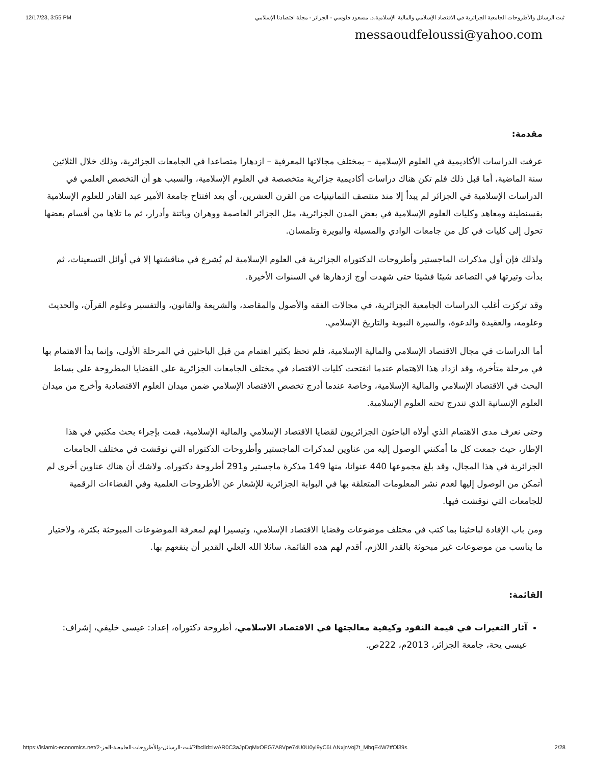12/17/23, 3:55 PM ثبت الرسائل والأطروحات الجامعية الجزائرية في الاقتصاد الإسلامي والمالية الإسلامية.د. مسعود فلوسي - الجزائر - مجلة اقتصادنا الإسلامي
messaoudfeloussi@yahoo.com
مقدمة:
عرفت الدراسات الأكاديمية في العلوم الإسلامية – بمختلف مجالاتها المعرفية – ازدهارا متصاعدا في الجامعات الجزائرية، وذلك خلال الثلاثين سنة الماضية، أما قبل ذلك فلم تكن هناك دراسات أكاديمية جزائرية متخصصة في العلوم الإسلامية، والسبب هو أن التخصص العلمي في الدراسات الإسلامية في الجزائر لم يبدأ إلا منذ منتصف الثمانينيات من القرن العشرين، أي بعد افتتاح جامعة الأمير عبد القادر للعلوم الإسلامية بقسنطينة ومعاهد وكليات العلوم الإسلامية في بعض المدن الجزائرية، مثل الجزائر العاصمة ووهران وباتنة وأدرار، ثم ما تلاها من أقسام بعضها تحول إلى كليات في كل من جامعات الوادي والمسيلة والبويرة وتلمسان.
ولذلك فإن أول مذكرات الماجستير وأطروحات الدكتوراه الجزائرية في العلوم الإسلامية لم يُشرع في مناقشتها إلا في أوائل التسعينات، ثم بدأت وتيرتها في التصاعد شيئا فشيئا حتى شهدت أوج ازدهارها في السنوات الأخيرة.
وقد تركزت أغلب الدراسات الجامعية الجزائرية، في مجالات الفقه والأصول والمقاصد، والشريعة والقانون، والتفسير وعلوم القرآن، والحديث وعلومه، والعقيدة والدعوة، والسيرة النبوية والتاريخ الإسلامي.
أما الدراسات في مجال الاقتصاد الإسلامي والمالية الإسلامية، فلم تحظ بكثير اهتمام من قبل الباحثين في المرحلة الأولى، وإنما بدأ الاهتمام بها في مرحلة متأخرة، وقد ازداد هذا الاهتمام عندما انفتحت كليات الاقتصاد في مختلف الجامعات الجزائرية على القضايا المطروحة على بساط البحث في الاقتصاد الإسلامي والمالية الإسلامية، وخاصة عندما أدرج تخصص الاقتصاد الإسلامي ضمن ميدان العلوم الاقتصادية وأخرج من ميدان العلوم الإنسانية الذي تندرج تحته العلوم الإسلامية.
وحتى نعرف مدى الاهتمام الذي أولاه الباحثون الجزائريون لقضايا الاقتصاد الإسلامي والمالية الإسلامية، قمت بإجراء بحث مكتبي في هذا الإطار، حيث جمعت كل ما أمكنني الوصول إليه من عناوين لمذكرات الماجستير وأطروحات الدكتوراه التي نوقشت في مختلف الجامعات الجزائرية في هذا المجال، وقد بلغ مجموعها 440 عنوانا، منها 149 مذكرة ماجستير و291 أطروحة دكتوراه. ولاشك أن هناك عناوين أخرى لم أتمكن من الوصول إليها لعدم نشر المعلومات المتعلقة بها في البوابة الجزائرية للإشعار عن الأطروحات العلمية وفي الفضاءات الرقمية للجامعات التي نوقشت فيها.
ومن باب الإفادة لباحثينا بما كتب في مختلف موضوعات وقضايا الاقتصاد الإسلامي، وتيسيرا لهم لمعرفة الموضوعات المبوحثة بكثرة، ولاختيار ما يناسب من موضوعات غير مبحوثة بالقدر اللازم، أقدم لهم هذه القائمة، سائلا الله العلي القدير أن ينفعهم بها.
القائمة:
آثار التغيرات في قيمة النقود وكيفية معالجتها في الاقتصاد الاسلامي، أطروحة دكتوراه، إعداد: عيسى خليفي، إشراف: عيسى يحة، جامعة الجزائر، 2013م، 222ص.
https://islamic-economics.net/2-ثبت-الرسائل-والأطروحات-الجامعية-الجز/?fbclid=IwAR0C3aJpDqMxOEG7A8Vpe74U0U0yl9yC6LANxjnVoj7t_MbqE4W7tfOl39s 2/28